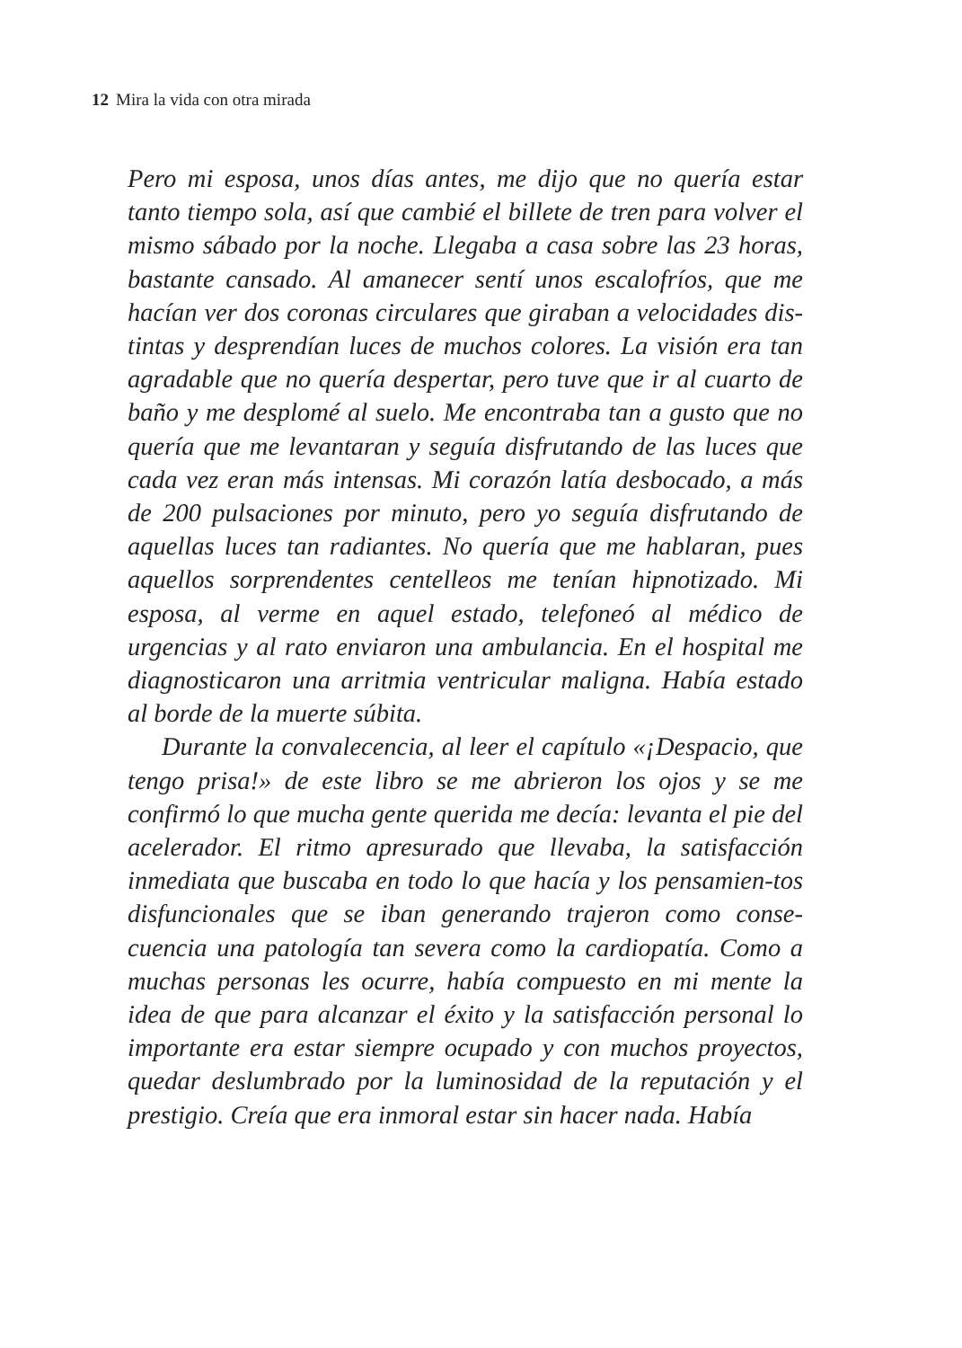12 Mira la vida con otra mirada
Pero mi esposa, unos días antes, me dijo que no quería estar tanto tiempo sola, así que cambié el billete de tren para volver el mismo sábado por la noche. Llegaba a casa sobre las 23 horas, bastante cansado. Al amanecer sentí unos escalofríos, que me hacían ver dos coronas circulares que giraban a velocidades dis-tintas y desprendían luces de muchos colores. La visión era tan agradable que no quería despertar, pero tuve que ir al cuarto de baño y me desplomé al suelo. Me encontraba tan a gusto que no quería que me levantaran y seguía disfrutando de las luces que cada vez eran más intensas. Mi corazón latía desbocado, a más de 200 pulsaciones por minuto, pero yo seguía disfrutando de aquellas luces tan radiantes. No quería que me hablaran, pues aquellos sorprendentes centelleos me tenían hipnotizado. Mi esposa, al verme en aquel estado, telefoneó al médico de urgencias y al rato enviaron una ambulancia. En el hospital me diagnosticaron una arritmia ventricular maligna. Había estado al borde de la muerte súbita.
Durante la convalecencia, al leer el capítulo «¡Despacio, que tengo prisa!» de este libro se me abrieron los ojos y se me confirmó lo que mucha gente querida me decía: levanta el pie del acelerador. El ritmo apresurado que llevaba, la satisfacción inmediata que buscaba en todo lo que hacía y los pensamien-tos disfuncionales que se iban generando trajeron como conse-cuencia una patología tan severa como la cardiopatía. Como a muchas personas les ocurre, había compuesto en mi mente la idea de que para alcanzar el éxito y la satisfacción personal lo importante era estar siempre ocupado y con muchos proyectos, quedar deslumbrado por la luminosidad de la reputación y el prestigio. Creía que era inmoral estar sin hacer nada. Había